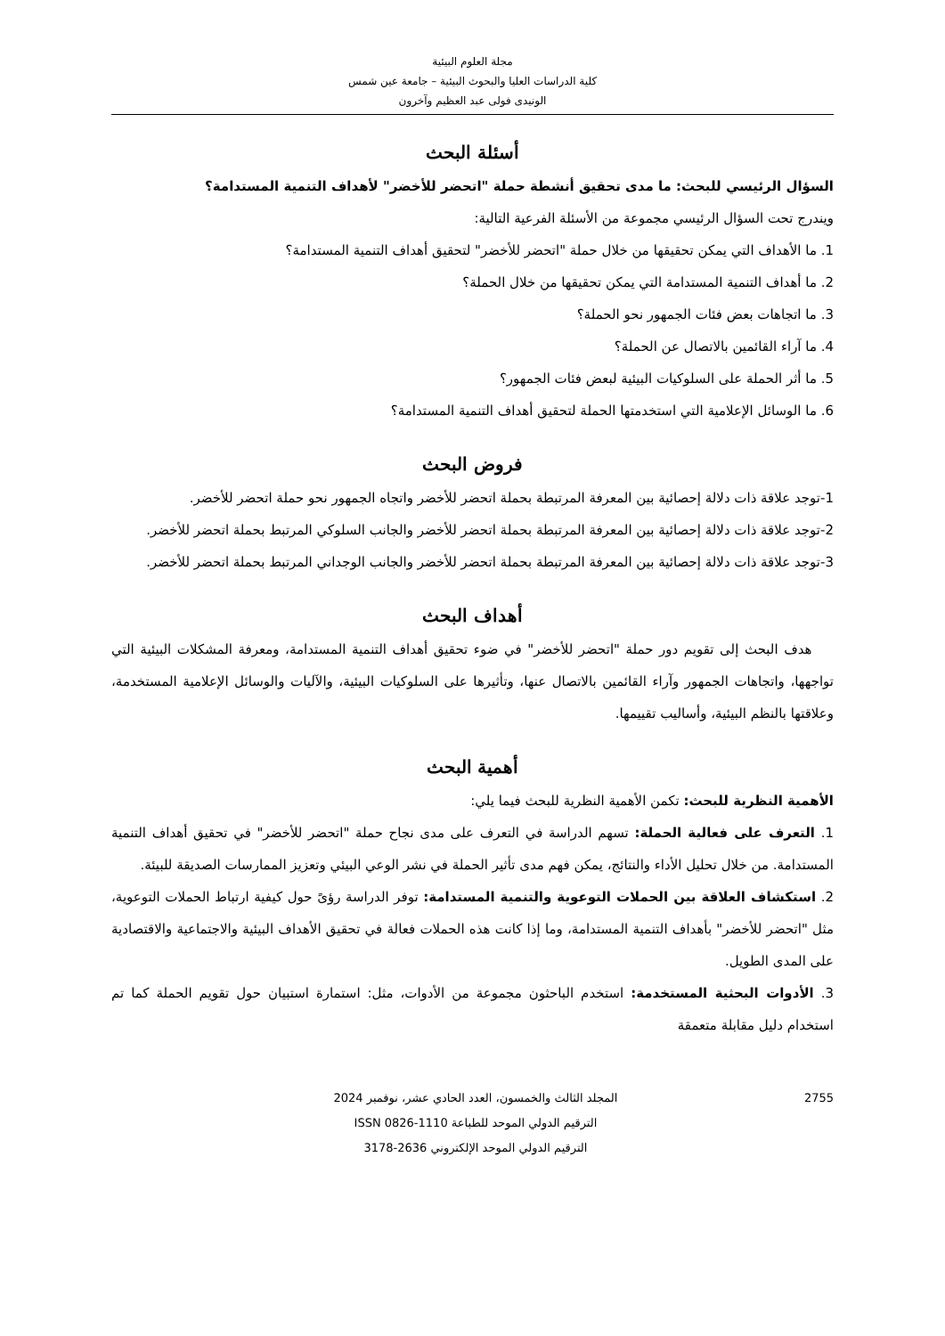مجلة العلوم البيئية
كلية الدراسات العليا والبحوث البيئية – جامعة عين شمس
الونيدى فولى عبد العظيم وآخرون
أسئلة البحث
السؤال الرئيسي للبحث: ما مدى تحقيق أنشطة حملة "اتحضر للأخضر" لأهداف التنمية المستدامة؟
ويندرج تحت السؤال الرئيسي مجموعة من الأسئلة الفرعية التالية:
1. ما الأهداف التي يمكن تحقيقها من خلال حملة "اتحضر للأخضر" لتحقيق أهداف التنمية المستدامة؟
2. ما أهداف التنمية المستدامة التي يمكن تحقيقها من خلال الحملة؟
3. ما اتجاهات بعض فئات الجمهور نحو الحملة؟
4. ما آراء القائمين بالاتصال عن الحملة؟
5. ما أثر الحملة على السلوكيات البيئية لبعض فئات الجمهور؟
6. ما الوسائل الإعلامية التي استخدمتها الحملة لتحقيق أهداف التنمية المستدامة؟
فروض البحث
1-توجد علاقة ذات دلالة إحصائية بين المعرفة المرتبطة بحملة اتحضر للأخضر واتجاه الجمهور نحو حملة اتحضر للأخضر.
2-توجد علاقة ذات دلالة إحصائية بين المعرفة المرتبطة بحملة اتحضر للأخضر والجانب السلوكي المرتبط بحملة اتحضر للأخضر.
3-توجد علاقة ذات دلالة إحصائية بين المعرفة المرتبطة بحملة اتحضر للأخضر والجانب الوجداني المرتبط بحملة اتحضر للأخضر.
أهداف البحث
هدف البحث إلى تقويم دور حملة "اتحضر للأخضر" في ضوء تحقيق أهداف التنمية المستدامة، ومعرفة المشكلات البيئية التي تواجهها، واتجاهات الجمهور وآراء القائمين بالاتصال عنها، وتأثيرها على السلوكيات البيئية، والآليات والوسائل الإعلامية المستخدمة، وعلاقتها بالنظم البيئية، وأساليب تقييمها.
أهمية البحث
الأهمية النظرية للبحث: تكمن الأهمية النظرية للبحث فيما يلي:
1. التعرف على فعالية الحملة: تسهم الدراسة في التعرف على مدى نجاح حملة "اتحضر للأخضر" في تحقيق أهداف التنمية المستدامة. من خلال تحليل الأداء والنتائج، يمكن فهم مدى تأثير الحملة في نشر الوعي البيئي وتعزيز الممارسات الصديقة للبيئة.
2. استكشاف العلاقة بين الحملات التوعوية والتنمية المستدامة: توفر الدراسة رؤىً حول كيفية ارتباط الحملات التوعوية، مثل "اتحضر للأخضر" بأهداف التنمية المستدامة، وما إذا كانت هذه الحملات فعالة في تحقيق الأهداف البيئية والاجتماعية والاقتصادية على المدى الطويل.
3. الأدوات البحثية المستخدمة: استخدم الباحثون مجموعة من الأدوات، مثل: استمارة استبيان حول تقويم الحملة كما تم استخدام دليل مقابلة متعمقة
2755 المجلد الثالث والخمسون، العدد الحادي عشر، نوفمبر 2024
الترقيم الدولي الموحد للطباعة 1110-0826 ISSN
الترقيم الدولي الموحد الإلكتروني 2636-3178